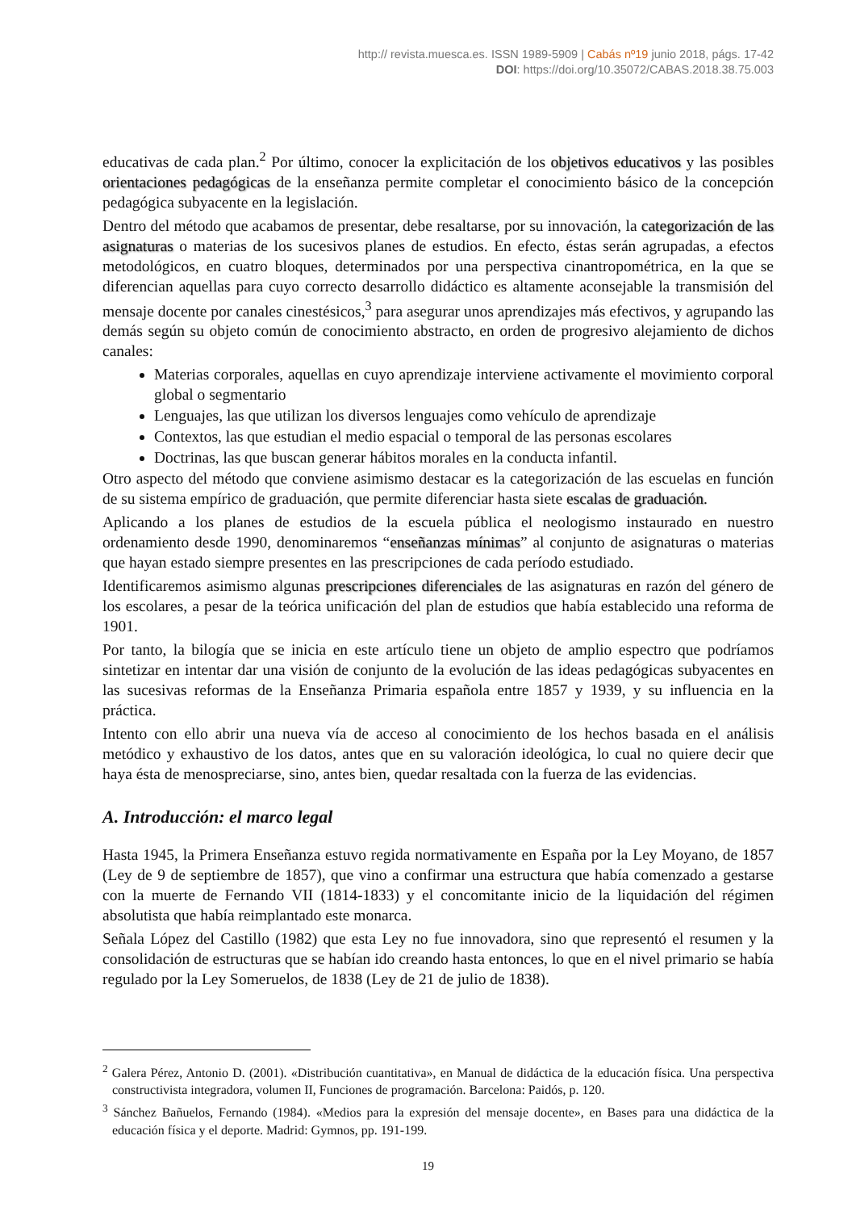http:// revista.muesca.es. ISSN 1989-5909 | Cabás nº19 junio 2018, págs. 17-42
DOI: https://doi.org/10.35072/CABAS.2018.38.75.003
educativas de cada plan.<sup>2</sup> Por último, conocer la explicitación de los objetivos educativos y las posibles orientaciones pedagógicas de la enseñanza permite completar el conocimiento básico de la concepción pedagógica subyacente en la legislación.
Dentro del método que acabamos de presentar, debe resaltarse, por su innovación, la categorización de las asignaturas o materias de los sucesivos planes de estudios. En efecto, éstas serán agrupadas, a efectos metodológicos, en cuatro bloques, determinados por una perspectiva cinantropométrica, en la que se diferencian aquellas para cuyo correcto desarrollo didáctico es altamente aconsejable la transmisión del mensaje docente por canales cinestésicos,<sup>3</sup> para asegurar unos aprendizajes más efectivos, y agrupando las demás según su objeto común de conocimiento abstracto, en orden de progresivo alejamiento de dichos canales:
Materias corporales, aquellas en cuyo aprendizaje interviene activamente el movimiento corporal global o segmentario
Lenguajes, las que utilizan los diversos lenguajes como vehículo de aprendizaje
Contextos, las que estudian el medio espacial o temporal de las personas escolares
Doctrinas, las que buscan generar hábitos morales en la conducta infantil.
Otro aspecto del método que conviene asimismo destacar es la categorización de las escuelas en función de su sistema empírico de graduación, que permite diferenciar hasta siete escalas de graduación.
Aplicando a los planes de estudios de la escuela pública el neologismo instaurado en nuestro ordenamiento desde 1990, denominaremos “enseñanzas mínimas” al conjunto de asignaturas o materias que hayan estado siempre presentes en las prescripciones de cada período estudiado.
Identificaremos asimismo algunas prescripciones diferenciales de las asignaturas en razón del género de los escolares, a pesar de la teórica unificación del plan de estudios que había establecido una reforma de 1901.
Por tanto, la bilogía que se inicia en este artículo tiene un objeto de amplio espectro que podríamos sintetizar en intentar dar una visión de conjunto de la evolución de las ideas pedagógicas subyacentes en las sucesivas reformas de la Enseñanza Primaria española entre 1857 y 1939, y su influencia en la práctica.
Intento con ello abrir una nueva vía de acceso al conocimiento de los hechos basada en el análisis metódico y exhaustivo de los datos, antes que en su valoración ideológica, lo cual no quiere decir que haya ésta de menospreciarse, sino, antes bien, quedar resaltada con la fuerza de las evidencias.
A. Introducción: el marco legal
Hasta 1945, la Primera Enseñanza estuvo regida normativamente en España por la Ley Moyano, de 1857 (Ley de 9 de septiembre de 1857), que vino a confirmar una estructura que había comenzado a gestarse con la muerte de Fernando VII (1814-1833) y el concomitante inicio de la liquidación del régimen absolutista que había reimplantado este monarca.
Señala López del Castillo (1982) que esta Ley no fue innovadora, sino que representó el resumen y la consolidación de estructuras que se habían ido creando hasta entonces, lo que en el nivel primario se había regulado por la Ley Someruelos, de 1838 (Ley de 21 de julio de 1838).
<sup>2</sup> Galera Pérez, Antonio D. (2001). «Distribución cuantitativa», en Manual de didáctica de la educación física. Una perspectiva constructivista integradora, volumen II, Funciones de programación. Barcelona: Paidós, p. 120.
<sup>3</sup> Sánchez Bañuelos, Fernando (1984). «Medios para la expresión del mensaje docente», en Bases para una didáctica de la educación física y el deporte. Madrid: Gymnos, pp. 191-199.
19